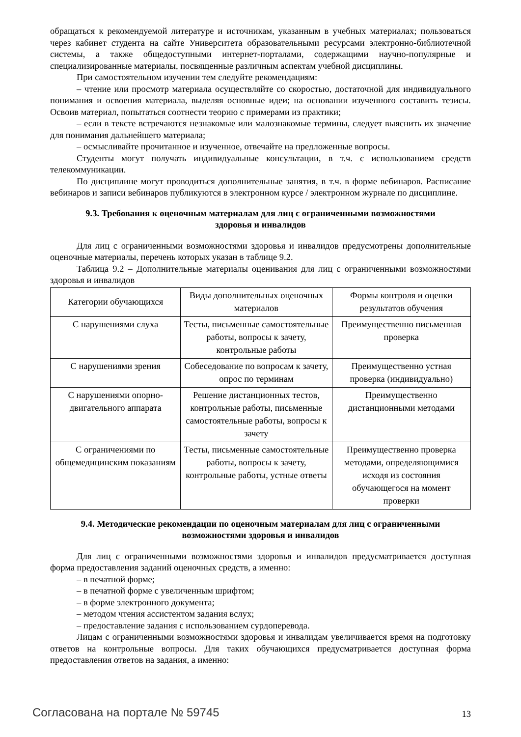обращаться к рекомендуемой литературе и источникам, указанным в учебных материалах; пользоваться через кабинет студента на сайте Университета образовательными ресурсами электронно-библиотечной системы, а также общедоступными интернет-порталами, содержащими научно-популярные и специализированные материалы, посвященные различным аспектам учебной дисциплины.
При самостоятельном изучении тем следуйте рекомендациям:
– чтение или просмотр материала осуществляйте со скоростью, достаточной для индивидуального понимания и освоения материала, выделяя основные идеи; на основании изученного составить тезисы. Освоив материал, попытаться соотнести теорию с примерами из практики;
– если в тексте встречаются незнакомые или малознакомые термины, следует выяснить их значение для понимания дальнейшего материала;
– осмысливайте прочитанное и изученное, отвечайте на предложенные вопросы.
Студенты могут получать индивидуальные консультации, в т.ч. с использованием средств телекоммуникации.
По дисциплине могут проводиться дополнительные занятия, в т.ч. в форме вебинаров. Расписание вебинаров и записи вебинаров публикуются в электронном курсе / электронном журнале по дисциплине.
9.3. Требования к оценочным материалам для лиц с ограниченными возможностями
здоровья и инвалидов
Для лиц с ограниченными возможностями здоровья и инвалидов предусмотрены дополнительные оценочные материалы, перечень которых указан в таблице 9.2.
Таблица 9.2 – Дополнительные материалы оценивания для лиц с ограниченными возможностями здоровья и инвалидов
| Категории обучающихся | Виды дополнительных оценочных материалов | Формы контроля и оценки результатов обучения |
| С нарушениями слуха | Тесты, письменные самостоятельные работы, вопросы к зачету, контрольные работы | Преимущественно письменная проверка |
| С нарушениями зрения | Собеседование по вопросам к зачету, опрос по терминам | Преимущественно устная проверка (индивидуально) |
| С нарушениями опорно-двигательного аппарата | Решение дистанционных тестов, контрольные работы, письменные самостоятельные работы, вопросы к зачету | Преимущественно дистанционными методами |
| С ограничениями по общемедицинским показаниям | Тесты, письменные самостоятельные работы, вопросы к зачету, контрольные работы, устные ответы | Преимущественно проверка методами, определяющимися исходя из состояния обучающегося на момент проверки |
9.4. Методические рекомендации по оценочным материалам для лиц с ограниченными
возможностями здоровья и инвалидов
Для лиц с ограниченными возможностями здоровья и инвалидов предусматривается доступная форма предоставления заданий оценочных средств, а именно:
– в печатной форме;
– в печатной форме с увеличенным шрифтом;
– в форме электронного документа;
– методом чтения ассистентом задания вслух;
– предоставление задания с использованием сурдоперевода.
Лицам с ограниченными возможностями здоровья и инвалидам увеличивается время на подготовку ответов на контрольные вопросы. Для таких обучающихся предусматривается доступная форма предоставления ответов на задания, а именно:
Согласована на портале № 59745 13